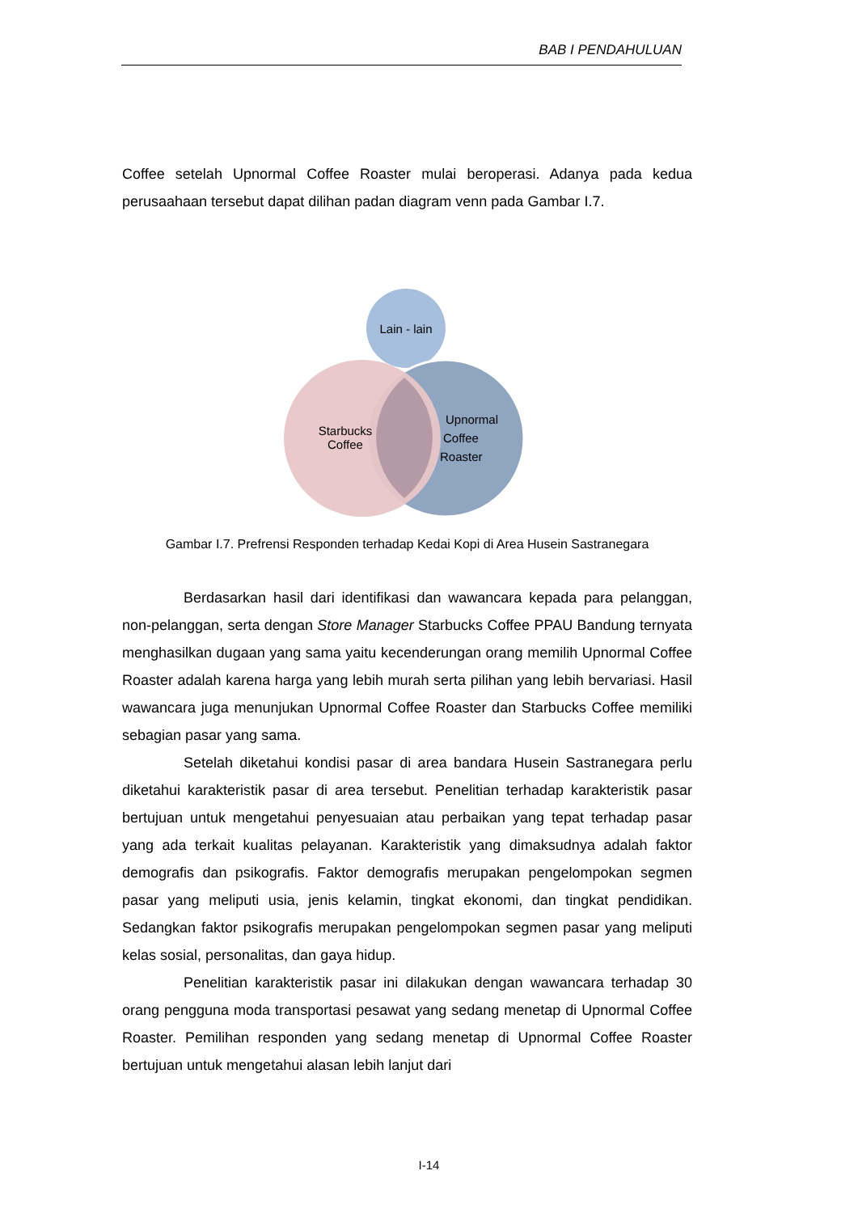BAB I PENDAHULUAN
Coffee setelah Upnormal Coffee Roaster mulai beroperasi. Adanya pada kedua perusaahaan tersebut dapat dilihan padan diagram venn pada Gambar I.7.
Lain - lain
Starbucks
Coffee
Upnormal
Coffee
Roaster
Gambar I.7. Prefrensi Responden terhadap Kedai Kopi di Area Husein Sastranegara
Berdasarkan hasil dari identifikasi dan wawancara kepada para pelanggan, non-pelanggan, serta dengan Store Manager Starbucks Coffee PPAU Bandung ternyata menghasilkan dugaan yang sama yaitu kecenderungan orang memilih Upnormal Coffee Roaster adalah karena harga yang lebih murah serta pilihan yang lebih bervariasi. Hasil wawancara juga menunjukan Upnormal Coffee Roaster dan Starbucks Coffee memiliki sebagian pasar yang sama.
Setelah diketahui kondisi pasar di area bandara Husein Sastranegara perlu diketahui karakteristik pasar di area tersebut. Penelitian terhadap karakteristik pasar bertujuan untuk mengetahui penyesuaian atau perbaikan yang tepat terhadap pasar yang ada terkait kualitas pelayanan. Karakteristik yang dimaksudnya adalah faktor demografis dan psikografis. Faktor demografis merupakan pengelompokan segmen pasar yang meliputi usia, jenis kelamin, tingkat ekonomi, dan tingkat pendidikan. Sedangkan faktor psikografis merupakan pengelompokan segmen pasar yang meliputi kelas sosial, personalitas, dan gaya hidup.
Penelitian karakteristik pasar ini dilakukan dengan wawancara terhadap 30 orang pengguna moda transportasi pesawat yang sedang menetap di Upnormal Coffee Roaster. Pemilihan responden yang sedang menetap di Upnormal Coffee Roaster bertujuan untuk mengetahui alasan lebih lanjut dari
I-14